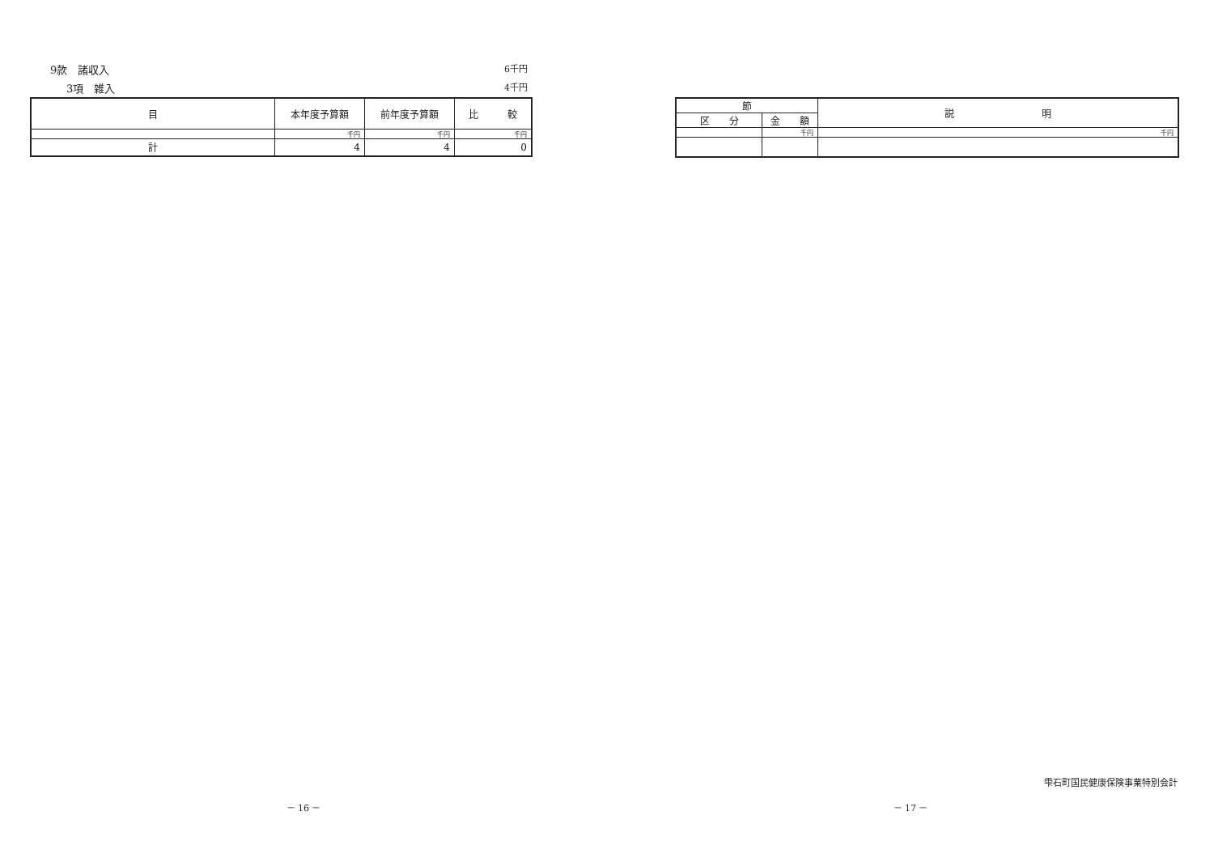9款　諸収入 6千円
3項　雑入 4千円
| 目 | 本年度予算額 | 前年度予算額 | 比 較 |
| --- | --- | --- | --- |
| | 千円 | 千円 | 千円 |
| 計 | 4 | 4 | 0 |
－ 16 －
| 節 | | 説 明 |
| --- | --- | --- |
| 区 分 | 金 額 | |
| | 千円 | 千円 |
雫石町国民健康保険事業特別会計
－ 17 －